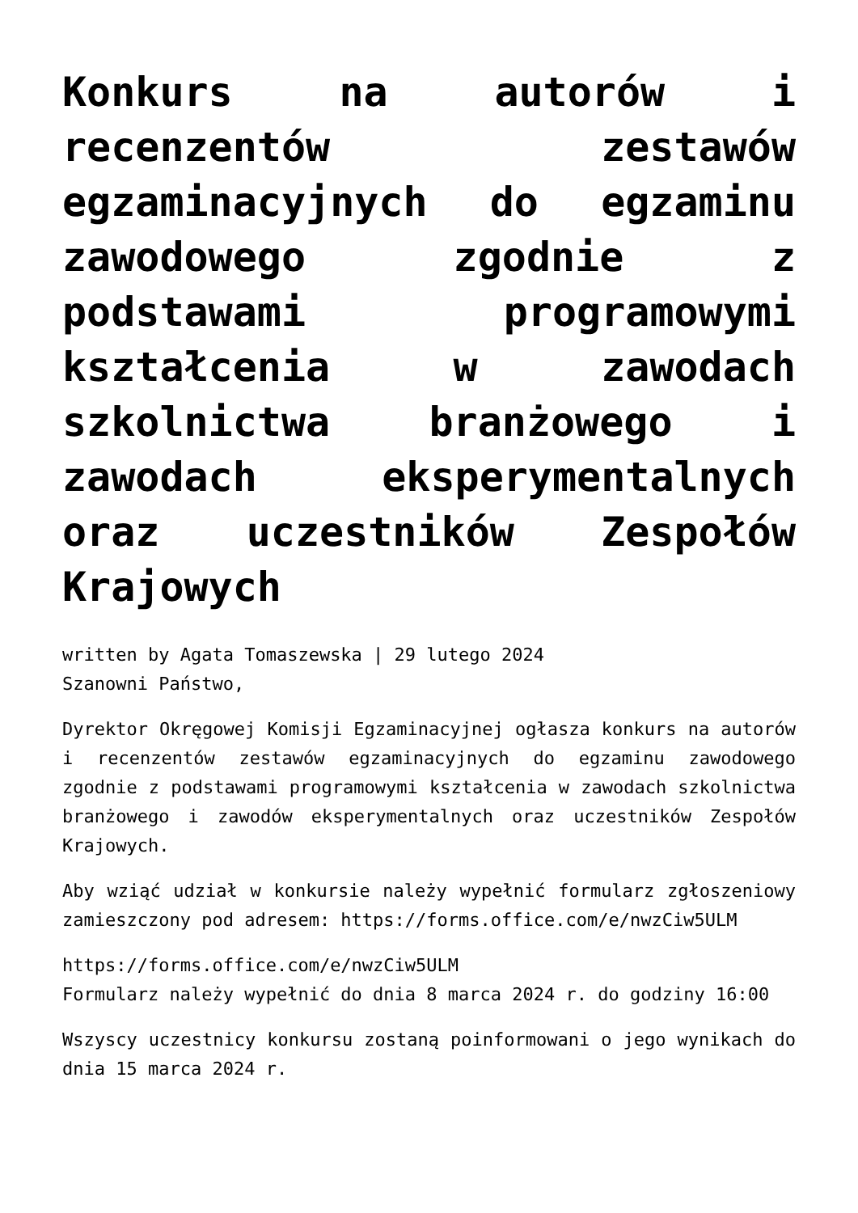Konkurs na autorów i recenzentów zestawów egzaminacyjnych do egzaminu zawodowego zgodnie z podstawami programowymi kształcenia w zawodach szkolnictwa branżowego i zawodach eksperymentalnych oraz uczestników Zespołów Krajowych
written by Agata Tomaszewska | 29 lutego 2024
Szanowni Państwo,
Dyrektor Okręgowej Komisji Egzaminacyjnej ogłasza konkurs na autorów i recenzentów zestawów egzaminacyjnych do egzaminu zawodowego zgodnie z podstawami programowymi kształcenia w zawodach szkolnictwa branżowego i zawodów eksperymentalnych oraz uczestników Zespołów Krajowych.
Aby wziąć udział w konkursie należy wypełnić formularz zgłoszeniowy zamieszczony pod adresem: https://forms.office.com/e/nwzCiw5ULM
https://forms.office.com/e/nwzCiw5ULM
Formularz należy wypełnić do dnia 8 marca 2024 r. do godziny 16:00
Wszyscy uczestnicy konkursu zostaną poinformowani o jego wynikach do dnia 15 marca 2024 r.